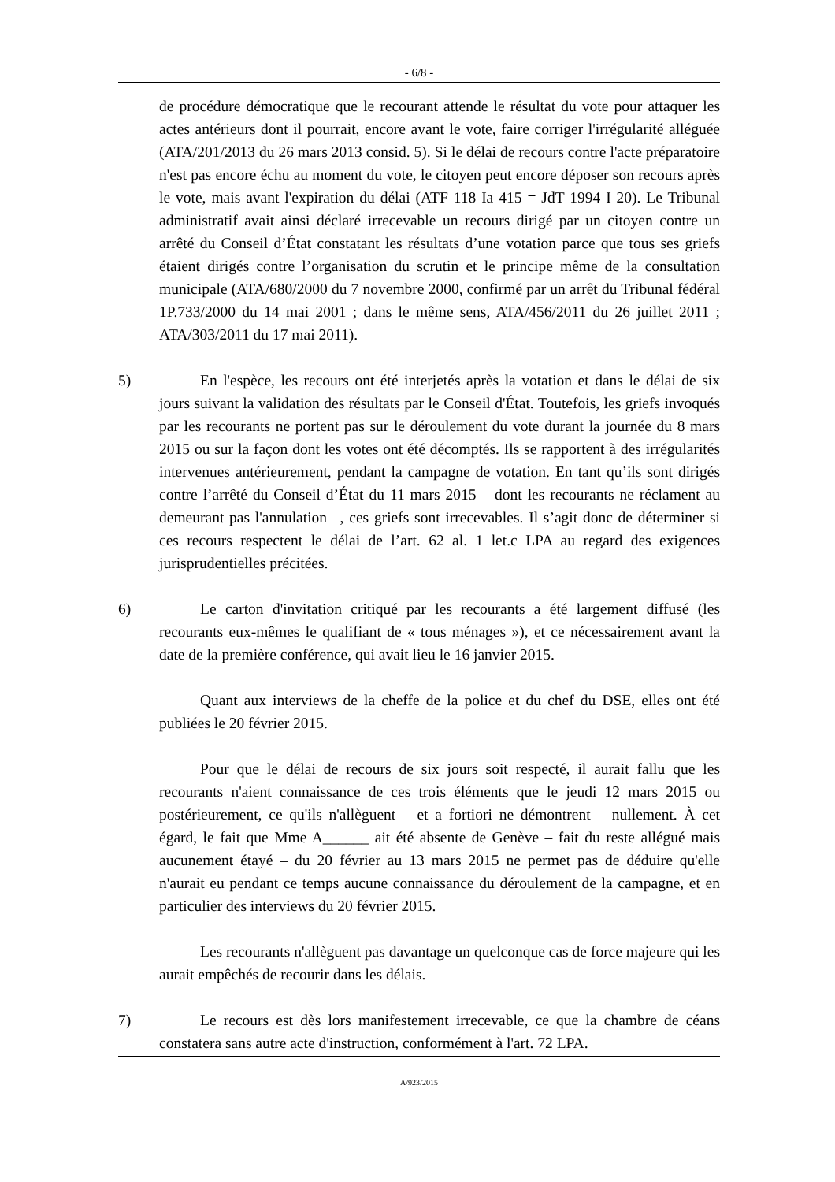- 6/8 -
de procédure démocratique que le recourant attende le résultat du vote pour attaquer les actes antérieurs dont il pourrait, encore avant le vote, faire corriger l'irrégularité alléguée (ATA/201/2013 du 26 mars 2013 consid. 5). Si le délai de recours contre l'acte préparatoire n'est pas encore échu au moment du vote, le citoyen peut encore déposer son recours après le vote, mais avant l'expiration du délai (ATF 118 Ia 415 = JdT 1994 I 20). Le Tribunal administratif avait ainsi déclaré irrecevable un recours dirigé par un citoyen contre un arrêté du Conseil d’État constatant les résultats d’une votation parce que tous ses griefs étaient dirigés contre l’organisation du scrutin et le principe même de la consultation municipale (ATA/680/2000 du 7 novembre 2000, confirmé par un arrêt du Tribunal fédéral 1P.733/2000 du 14 mai 2001 ; dans le même sens, ATA/456/2011 du 26 juillet 2011 ; ATA/303/2011 du 17 mai 2011).
5) En l'espèce, les recours ont été interjetés après la votation et dans le délai de six jours suivant la validation des résultats par le Conseil d'État. Toutefois, les griefs invoqués par les recourants ne portent pas sur le déroulement du vote durant la journée du 8 mars 2015 ou sur la façon dont les votes ont été décomptés. Ils se rapportent à des irrégularités intervenues antérieurement, pendant la campagne de votation. En tant qu’ils sont dirigés contre l’arrêté du Conseil d’État du 11 mars 2015 – dont les recourants ne réclament au demeurant pas l'annulation –, ces griefs sont irrecevables. Il s’agit donc de déterminer si ces recours respectent le délai de l’art. 62 al. 1 let.c LPA au regard des exigences jurisprudentielles précitées.
6) Le carton d'invitation critiqué par les recourants a été largement diffusé (les recourants eux-mêmes le qualifiant de « tous ménages »), et ce nécessairement avant la date de la première conférence, qui avait lieu le 16 janvier 2015.
Quant aux interviews de la cheffe de la police et du chef du DSE, elles ont été publiées le 20 février 2015.
Pour que le délai de recours de six jours soit respecté, il aurait fallu que les recourants n'aient connaissance de ces trois éléments que le jeudi 12 mars 2015 ou postérieurement, ce qu'ils n'allèguent – et a fortiori ne démontrent – nullement. À cet égard, le fait que Mme A______ ait été absente de Genève – fait du reste allégué mais aucunement étayé – du 20 février au 13 mars 2015 ne permet pas de déduire qu'elle n'aurait eu pendant ce temps aucune connaissance du déroulement de la campagne, et en particulier des interviews du 20 février 2015.
Les recourants n'allèguent pas davantage un quelconque cas de force majeure qui les aurait empêchés de recourir dans les délais.
7) Le recours est dès lors manifestement irrecevable, ce que la chambre de céans constatera sans autre acte d'instruction, conformément à l'art. 72 LPA.
A/923/2015